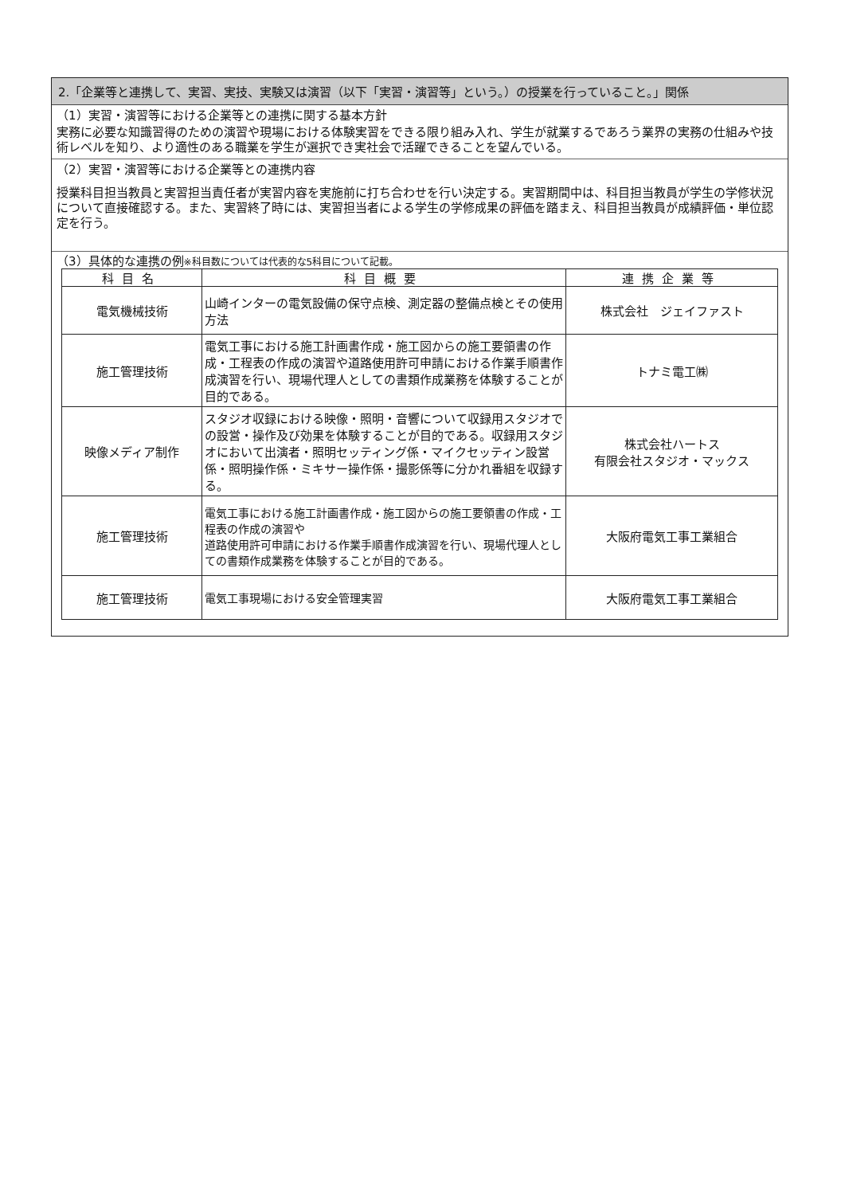2.「企業等と連携して、実習、実技、実験又は演習（以下「実習・演習等」という。）の授業を行っていること。」関係
（1）実習・演習等における企業等との連携に関する基本方針
実務に必要な知識習得のための演習や現場における体験実習をできる限り組み入れ、学生が就業するであろう業界の実務の仕組みや技術レベルを知り、より適性のある職業を学生が選択でき実社会で活躍できることを望んでいる。
（2）実習・演習等における企業等との連携内容
授業科目担当教員と実習担当責任者が実習内容を実施前に打ち合わせを行い決定する。実習期間中は、科目担当教員が学生の学修状況について直接確認する。また、実習終了時には、実習担当者による学生の学修成果の評価を踏まえ、科目担当教員が成績評価・単位認定を行う。
（3）具体的な連携の例※科目数については代表的な5科目について記載。
| 科目名 | 科目概要 | 連携企業等 |
| --- | --- | --- |
| 電気機械技術 | 山崎インターの電気設備の保守点検、測定器の整備点検とその使用方法 | 株式会社 ジェイファスト |
| 施工管理技術 | 電気工事における施工計画書作成・施工図からの施工要領書の作成・工程表の作成の演習や道路使用許可申請における作業手順書作成演習を行い、現場代理人としての書類作成業務を体験することが目的である。 | トナミ電工㈱ |
| 映像メディア制作 | スタジオ収録における映像・照明・音響について収録用スタジオでの設営・操作及び効果を体験することが目的である。収録用スタジオにおいて出演者・照明セッティング係・マイクセッティン設営係・照明操作係・ミキサー操作係・撮影係等に分かれ番組を収録する。 | 株式会社ハートス 有限会社スタジオ・マックス |
| 施工管理技術 | 電気工事における施工計画書作成・施工図からの施工要領書の作成・工程表の作成の演習や 道路使用許可申請における作業手順書作成演習を行い、現場代理人としての書類作成業務を体験することが目的である。 | 大阪府電気工事工業組合 |
| 施工管理技術 | 電気工事現場における安全管理実習 | 大阪府電気工事工業組合 |